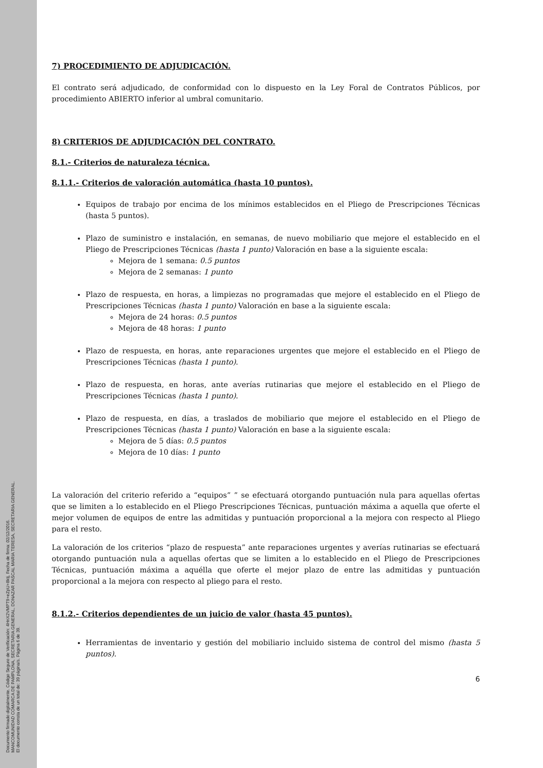Documento firmado digitalmente. Código Seguro de Verificación: 4HnX2VMPT9+eZpU+8ktj, Fecha de firma: 02/12/2016.
MANCOMUNIDAD COMARCA DE PAMPLONA, SECRETARIA GENERAL, DONAZAR PASCAL MARIA TERESA, SECRETARIA GENERAL.
El documento consta de un total de: 39 página/s. Página 6 de 39.
7) PROCEDIMIENTO DE ADJUDICACIÓN.
El contrato será adjudicado, de conformidad con lo dispuesto en la Ley Foral de Contratos Públicos, por procedimiento ABIERTO inferior al umbral comunitario.
8) CRITERIOS DE ADJUDICACIÓN DEL CONTRATO.
8.1.- Criterios de naturaleza técnica.
8.1.1.- Criterios de valoración automática (hasta 10 puntos).
Equipos de trabajo por encima de los mínimos establecidos en el Pliego de Prescripciones Técnicas (hasta 5 puntos).
Plazo de suministro e instalación, en semanas, de nuevo mobiliario que mejore el establecido en el Pliego de Prescripciones Técnicas (hasta 1 punto) Valoración en base a la siguiente escala:
Mejora de 1 semana: 0.5 puntos
Mejora de 2 semanas: 1 punto
Plazo de respuesta, en horas, a limpiezas no programadas que mejore el establecido en el Pliego de Prescripciones Técnicas (hasta 1 punto) Valoración en base a la siguiente escala:
Mejora de 24 horas: 0.5 puntos
Mejora de 48 horas: 1 punto
Plazo de respuesta, en horas, ante reparaciones urgentes que mejore el establecido en el Pliego de Prescripciones Técnicas (hasta 1 punto).
Plazo de respuesta, en horas, ante averías rutinarias que mejore el establecido en el Pliego de Prescripciones Técnicas (hasta 1 punto).
Plazo de respuesta, en días, a traslados de mobiliario que mejore el establecido en el Pliego de Prescripciones Técnicas (hasta 1 punto) Valoración en base a la siguiente escala:
Mejora de 5 días: 0.5 puntos
Mejora de 10 días: 1 punto
La valoración del criterio referido a “equipos” ” se efectuará otorgando puntuación nula para aquellas ofertas que se limiten a lo establecido en el Pliego Prescripciones Técnicas, puntuación máxima a aquella que oferte el mejor volumen de equipos de entre las admitidas y puntuación proporcional a la mejora con respecto al Pliego para el resto.
La valoración de los criterios “plazo de respuesta” ante reparaciones urgentes y averías rutinarias se efectuará otorgando puntuación nula a aquellas ofertas que se limiten a lo establecido en el Pliego de Prescripciones Técnicas, puntuación máxima a aquélla que oferte el mejor plazo de entre las admitidas y puntuación proporcional a la mejora con respecto al pliego para el resto.
8.1.2.- Criterios dependientes de un juicio de valor (hasta 45 puntos).
Herramientas de inventario y gestión del mobiliario incluido sistema de control del mismo (hasta 5 puntos).
6